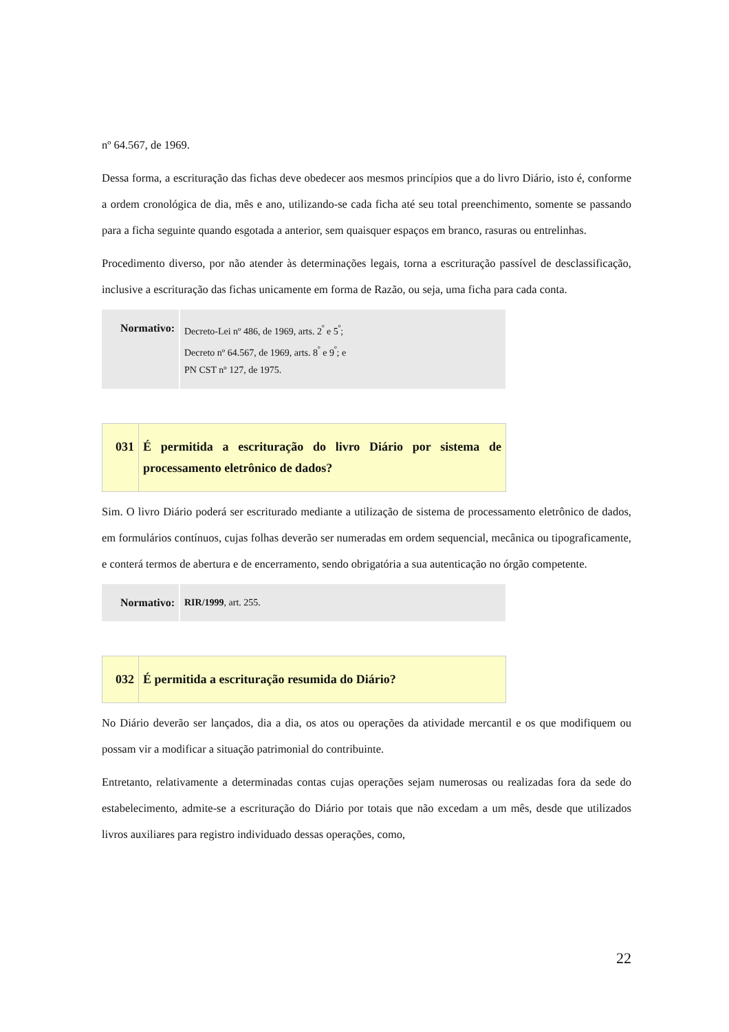nº 64.567, de 1969.
Dessa forma, a escrituração das fichas deve obedecer aos mesmos princípios que a do livro Diário, isto é, conforme a ordem cronológica de dia, mês e ano, utilizando-se cada ficha até seu total preenchimento, somente se passando para a ficha seguinte quando esgotada a anterior, sem quaisquer espaços em branco, rasuras ou entrelinhas.
Procedimento diverso, por não atender às determinações legais, torna a escrituração passível de desclassificação, inclusive a escrituração das fichas unicamente em forma de Razão, ou seja, uma ficha para cada conta.
| Normativo: | Decreto-Lei nº 486, de 1969, arts. 2<sup>º</sup> e 5<sup>º</sup>; Decreto nº 64.567, de 1969, arts. 8<sup>º</sup> e 9<sup>º</sup>; e PN CST nº 127, de 1975. |
| 031 | É permitida a escrituração do livro Diário por sistema de processamento eletrônico de dados? |
Sim. O livro Diário poderá ser escriturado mediante a utilização de sistema de processamento eletrônico de dados, em formulários contínuos, cujas folhas deverão ser numeradas em ordem sequencial, mecânica ou tipograficamente, e conterá termos de abertura e de encerramento, sendo obrigatória a sua autenticação no órgão competente.
| Normativo: | RIR/1999 , art. 255. |
| 032 | É permitida a escrituração resumida do Diário? |
No Diário deverão ser lançados, dia a dia, os atos ou operações da atividade mercantil e os que modifiquem ou possam vir a modificar a situação patrimonial do contribuinte.
Entretanto, relativamente a determinadas contas cujas operações sejam numerosas ou realizadas fora da sede do estabelecimento, admite-se a escrituração do Diário por totais que não excedam a um mês, desde que utilizados livros auxiliares para registro individuado dessas operações, como,
22